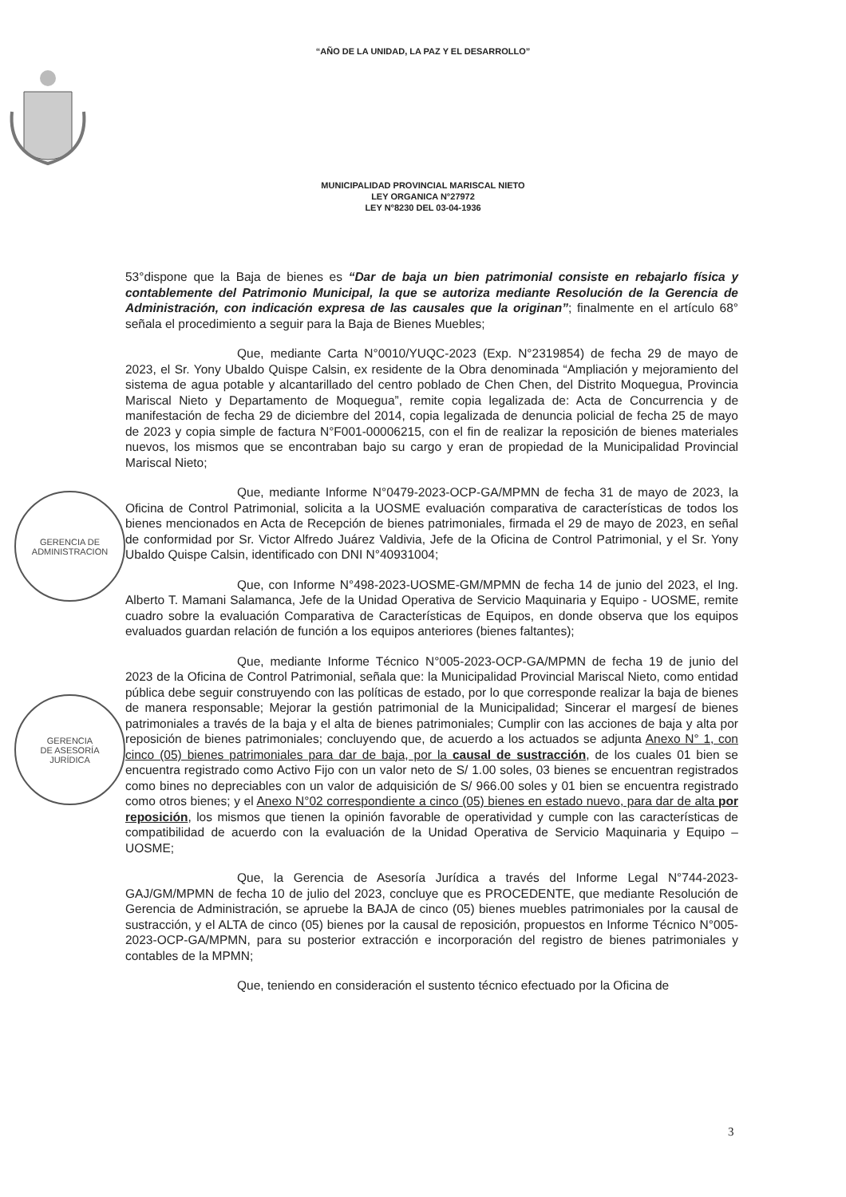“AÑO DE LA UNIDAD, LA PAZ Y EL DESARROLLO”
MUNICIPALIDAD PROVINCIAL MARISCAL NIETO
LEY ORGANICA N°27972
LEY N°8230 DEL 03-04-1936
GERENCIA DE
ADMINISTRACION
GERENCIA
DE ASESORÍA
JURÍDICA
53°dispone que la Baja de bienes es “Dar de baja un bien patrimonial consiste en rebajarlo física y contablemente del Patrimonio Municipal, la que se autoriza mediante Resolución de la Gerencia de Administración, con indicación expresa de las causales que la originan”; finalmente en el artículo 68° señala el procedimiento a seguir para la Baja de Bienes Muebles;
Que, mediante Carta N°0010/YUQC-2023 (Exp. N°2319854) de fecha 29 de mayo de 2023, el Sr. Yony Ubaldo Quispe Calsin, ex residente de la Obra denominada “Ampliación y mejoramiento del sistema de agua potable y alcantarillado del centro poblado de Chen Chen, del Distrito Moquegua, Provincia Mariscal Nieto y Departamento de Moquegua”, remite copia legalizada de: Acta de Concurrencia y de manifestación de fecha 29 de diciembre del 2014, copia legalizada de denuncia policial de fecha 25 de mayo de 2023 y copia simple de factura N°F001-00006215, con el fin de realizar la reposición de bienes materiales nuevos, los mismos que se encontraban bajo su cargo y eran de propiedad de la Municipalidad Provincial Mariscal Nieto;
Que, mediante Informe N°0479-2023-OCP-GA/MPMN de fecha 31 de mayo de 2023, la Oficina de Control Patrimonial, solicita a la UOSME evaluación comparativa de características de todos los bienes mencionados en Acta de Recepción de bienes patrimoniales, firmada el 29 de mayo de 2023, en señal de conformidad por Sr. Victor Alfredo Juárez Valdivia, Jefe de la Oficina de Control Patrimonial, y el Sr. Yony Ubaldo Quispe Calsin, identificado con DNI N°40931004;
Que, con Informe N°498-2023-UOSME-GM/MPMN de fecha 14 de junio del 2023, el Ing. Alberto T. Mamani Salamanca, Jefe de la Unidad Operativa de Servicio Maquinaria y Equipo - UOSME, remite cuadro sobre la evaluación Comparativa de Características de Equipos, en donde observa que los equipos evaluados guardan relación de función a los equipos anteriores (bienes faltantes);
Que, mediante Informe Técnico N°005-2023-OCP-GA/MPMN de fecha 19 de junio del 2023 de la Oficina de Control Patrimonial, señala que: la Municipalidad Provincial Mariscal Nieto, como entidad pública debe seguir construyendo con las políticas de estado, por lo que corresponde realizar la baja de bienes de manera responsable; Mejorar la gestión patrimonial de la Municipalidad; Sincerar el margesí de bienes patrimoniales a través de la baja y el alta de bienes patrimoniales; Cumplir con las acciones de baja y alta por reposición de bienes patrimoniales; concluyendo que, de acuerdo a los actuados se adjunta Anexo N° 1, con cinco (05) bienes patrimoniales para dar de baja, por la causal de sustracción, de los cuales 01 bien se encuentra registrado como Activo Fijo con un valor neto de S/ 1.00 soles, 03 bienes se encuentran registrados como bines no depreciables con un valor de adquisición de S/ 966.00 soles y 01 bien se encuentra registrado como otros bienes; y el Anexo N°02 correspondiente a cinco (05) bienes en estado nuevo, para dar de alta por reposición, los mismos que tienen la opinión favorable de operatividad y cumple con las características de compatibilidad de acuerdo con la evaluación de la Unidad Operativa de Servicio Maquinaria y Equipo – UOSME;
Que, la Gerencia de Asesoría Jurídica a través del Informe Legal N°744-2023-GAJ/GM/MPMN de fecha 10 de julio del 2023, concluye que es PROCEDENTE, que mediante Resolución de Gerencia de Administración, se apruebe la BAJA de cinco (05) bienes muebles patrimoniales por la causal de sustracción, y el ALTA de cinco (05) bienes por la causal de reposición, propuestos en Informe Técnico N°005-2023-OCP-GA/MPMN, para su posterior extracción e incorporación del registro de bienes patrimoniales y contables de la MPMN;
Que, teniendo en consideración el sustento técnico efectuado por la Oficina de
3